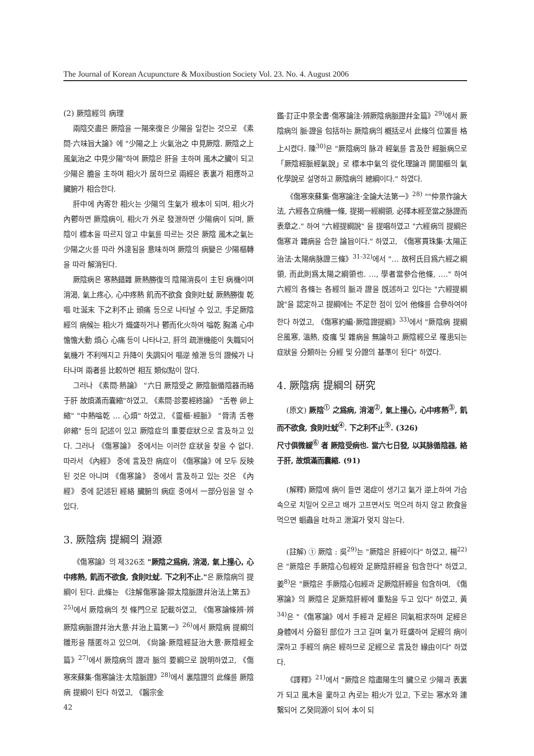The Journal of Korean Acupuncture & Moxibustion Society Vol. 23. No. 4. August 2006
(2) 厥陰經의 病理
兩陰交盡은 厥陰을 一陽來復은 少陽을 일컫는 것으로 《素問·六味旨大論》에 "少陽之上 火氣治之 中見厥陰. 厥陰之上 風氣治之 中見少陽"하여 厥陰은 肝을 主하며 風木之臟이 되고 少陽은 膽을 主하며 相火가 居하므로 兩經은 表裏가 相應하고 臟腑가 相合한다.
肝中에 內寄한 相火는 少陽의 生氣가 根本이 되며, 相火가 內鬱하면 厥陰病이, 相火가 外로 發泄하면 少陽病이 되며, 厥陰이 標本을 따르지 않고 中氣를 따르는 것은 厥陰 風木之氣는 少陽之火를 따라 外達됨을 意味하며 厥陰의 病變은 少陽樞轉을 따라 解消된다.
厥陰病은 寒熱錯雜 厥熱勝復의 陰陽消長이 主된 病機이며 消渴, 氣上疼心, 心中疼熱 飢而不欲食 食則吐蚘 厥熱勝復 乾嘔 吐涎末 下之利不止 頭痛 등으로 나타날 수 있고, 手足厥陰經의 病候는 相火가 熾盛하거나 鬱而化火하여 嗌乾 胸滿 心中憺憺大動 煩心 心痛 등이 나타나고, 肝의 疏泄機能이 失職되어 氣機가 不利해지고 升降이 失調되어 嘔逆 飧泄 등의 證候가 나타나며 兩者를 比較하면 相互 類似點이 많다.
그러나 《素問·熱論》 "六日 厥陰受之 厥陰脈循陰器而絡于肝 故煩滿而囊縮"하였고, 《素問·診要經終論》 "舌卷 卵上縮" "中熱嗌乾 … 心煩" 하였고, 《靈樞·經脈》 "脣淸 舌卷 卵縮" 등의 記述이 있고 厥陰症의 重要症狀으로 言及하고 있다. 그러나 《傷寒論》 중에서는 이러한 症狀을 찾을 수 없다. 따라서 《內經》 중에 言及한 病症이 《傷寒論》에 모두 反映된 것은 아니며 《傷寒論》 중에서 言及하고 있는 것은 《內經》 중에 記述된 經絡 臟腑의 病症 중에서 一部分임을 알 수 있다.
3. 厥陰病 提綱의 淵源
《傷寒論》의 제326조 "厥陰之爲病, 消渴, 氣上撞心, 心中疼熱, 飢而不欲食, 食則吐蚘. 下之利不止."은 厥陰病의 提綱이 된다. 此條는 《注解傷寒論·辯太陰脈證幷治法上第五》<sup>25)</sup>에서 厥陰病의 첫 條門으로 記載하였고, 《傷寒論條辨·辨厥陰病脈證幷治大意·幷治上篇第一》<sup>26)</sup>에서 厥陰病 提綱의 雛形을 隱匿하고 있으며, 《尙論·厥陰經証治大意·厥陰經全篇》<sup>27)</sup>에서 厥陰病의 證과 脈의 要綱으로 說明하였고, 《傷寒來蘇集·傷寒論注·太陰脈證》<sup>28)</sup>에서 裏陰證의 此條를 厥陰病 提綱이 된다 하였고, 《醫宗金
鑑·訂正中景全書·傷寒論注·辨厥陰病脈證幷全篇》<sup>29)</sup>에서 厥陰病의 脈·證을 包括하는 厥陰病의 槪括로서 此條의 位置를 格上시켰다. 陳<sup>30)</sup>은 "厥陰病의 脉과 經氣를 言及한 經脈病으로 「厥陰經脈經氣說」로 標本中氣의 從化理論과 開闔樞의 氣化學說로 설명하고 厥陰病의 總綱이다." 하였다.
《傷寒來蘇集·傷寒論注·全論大法第一》<sup>28)</sup> ""仲景作論大法, 六經各立病機一條, 提揭一經綱領, 必擇本經至當之脉證而表章之." 하여 "六經提綱說" 을 提唱하였고 "六經病의 提綱은 傷寒과 雜病을 合한 論旨이다." 하였고, 《傷寒貫珠集·太陽正治法·太陽病脉證三條》<sup>31-32)</sup>에서 "… 故柯氏目爲六經之綱領, 而此則爲太陽之綱領也. …, 學者當參合他條, …." 하여 六經의 各條는 各經의 脈과 證을 旣述하고 있다는 "六經提綱說"을 認定하고 提綱에는 不足한 점이 있어 他條를 合參하여야 한다 하였고, 《傷寒約編·厥陰證提綱》<sup>33)</sup>에서 "厥陰病 提綱은風寒, 溫熱, 疫癘 및 雜病을 無論하고 厥陰經으로 罹患되는 症狀을 分類하는 分經 및 分證의 基準이 된다" 하였다.
4. 厥陰病 提綱의 硏究
(原文) 厥陰<sup>①</sup> 之爲病, 消渴<sup>②</sup>, 氣上撞心, 心中疼熱<sup>③</sup>, 飢而不欲食, 食則吐蚘<sup>④</sup>. 下之利不止<sup>⑤</sup>. (326)
尺寸俱微緩<sup>⑥</sup> 者 厥陰受病也. 當六七日發, 以其脉循陰器, 絡于肝, 故煩滿而囊縮. (91)
(解釋) 厥陰에 病이 들면 渴症이 생기고 氣가 逆上하여 가슴속으로 치밀어 오르고 배가 고프면서도 먹으려 하지 않고 飮食을 먹으면 蛔蟲을 吐하고 泄瀉가 멎지 않는다.
(註解) ① 厥陰 : 吳<sup>29)</sup>는 "厥陰은 肝經이다" 하였고, 楊<sup>22)</sup>은 "厥陰은 手厥陰心包經와 足厥陰肝經을 包含한다" 하였고, 姜<sup>8)</sup>은 "厥陰은 手厥陰心包經과 足厥陰肝經을 包含하며, 《傷寒論》의 厥陰은 足厥陰肝經에 重點을 두고 있다" 하였고, 黃<sup>34)</sup>은 "《傷寒論》에서 手經과 足經은 同氣相求하며 足經은 身體에서 分豁된 部位가 크고 길며 氣가 旺盛하여 足經의 病이 深하고 手經의 病은 經하므로 足經으로 言及한 緣由이다" 하였다.
《譯釋》<sup>21)</sup>에서 "厥陰은 陰盡陽生의 臟으로 少陽과 表裏가 되고 風木을 稟하고 內로는 相火가 있고, 下로는 寒水와 連繫되어 乙癸同源이 되어 本이 되
42